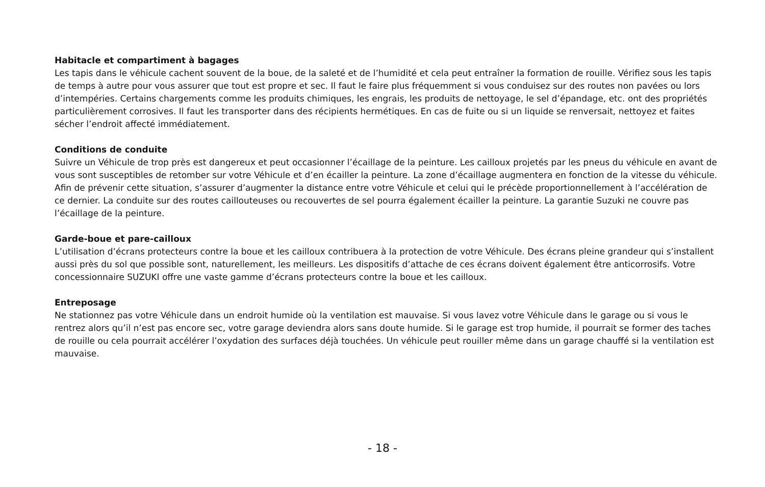Habitacle et compartiment à bagages
Les tapis dans le véhicule cachent souvent de la boue, de la saleté et de l’humidité et cela peut entraîner la formation de rouille. Vérifiez sous les tapis de temps à autre pour vous assurer que tout est propre et sec. Il faut le faire plus fréquemment si vous conduisez sur des routes non pavées ou lors d’intempéries. Certains chargements comme les produits chimiques, les engrais, les produits de nettoyage, le sel d’épandage, etc. ont des propriétés particulièrement corrosives. Il faut les transporter dans des récipients hermétiques. En cas de fuite ou si un liquide se renversait, nettoyez et faites sécher l’endroit affecté immédiatement.
Conditions de conduite
Suivre un Véhicule de trop près est dangereux et peut occasionner l’écaillage de la peinture. Les cailloux projetés par les pneus du véhicule en avant de vous sont susceptibles de retomber sur votre Véhicule et d’en écailler la peinture. La zone d’écaillage augmentera en fonction de la vitesse du véhicule. Afin de prévenir cette situation, s’assurer d’augmenter la distance entre votre Véhicule et celui qui le précède proportionnellement à l’accélération de ce dernier. La conduite sur des routes caillouteuses ou recouvertes de sel pourra également écailler la peinture. La garantie Suzuki ne couvre pas l’écaillage de la peinture.
Garde-boue et pare-cailloux
L’utilisation d’écrans protecteurs contre la boue et les cailloux contribuera à la protection de votre Véhicule. Des écrans pleine grandeur qui s’installent aussi près du sol que possible sont, naturellement, les meilleurs. Les dispositifs d’attache de ces écrans doivent également être anticorrosifs. Votre concessionnaire SUZUKI offre une vaste gamme d’écrans protecteurs contre la boue et les cailloux.
Entreposage
Ne stationnez pas votre Véhicule dans un endroit humide où la ventilation est mauvaise. Si vous lavez votre Véhicule dans le garage ou si vous le rentrez alors qu’il n’est pas encore sec, votre garage deviendra alors sans doute humide. Si le garage est trop humide, il pourrait se former des taches de rouille ou cela pourrait accélérer l’oxydation des surfaces déjà touchées. Un véhicule peut rouiller même dans un garage chauffé si la ventilation est mauvaise.
- 18 -